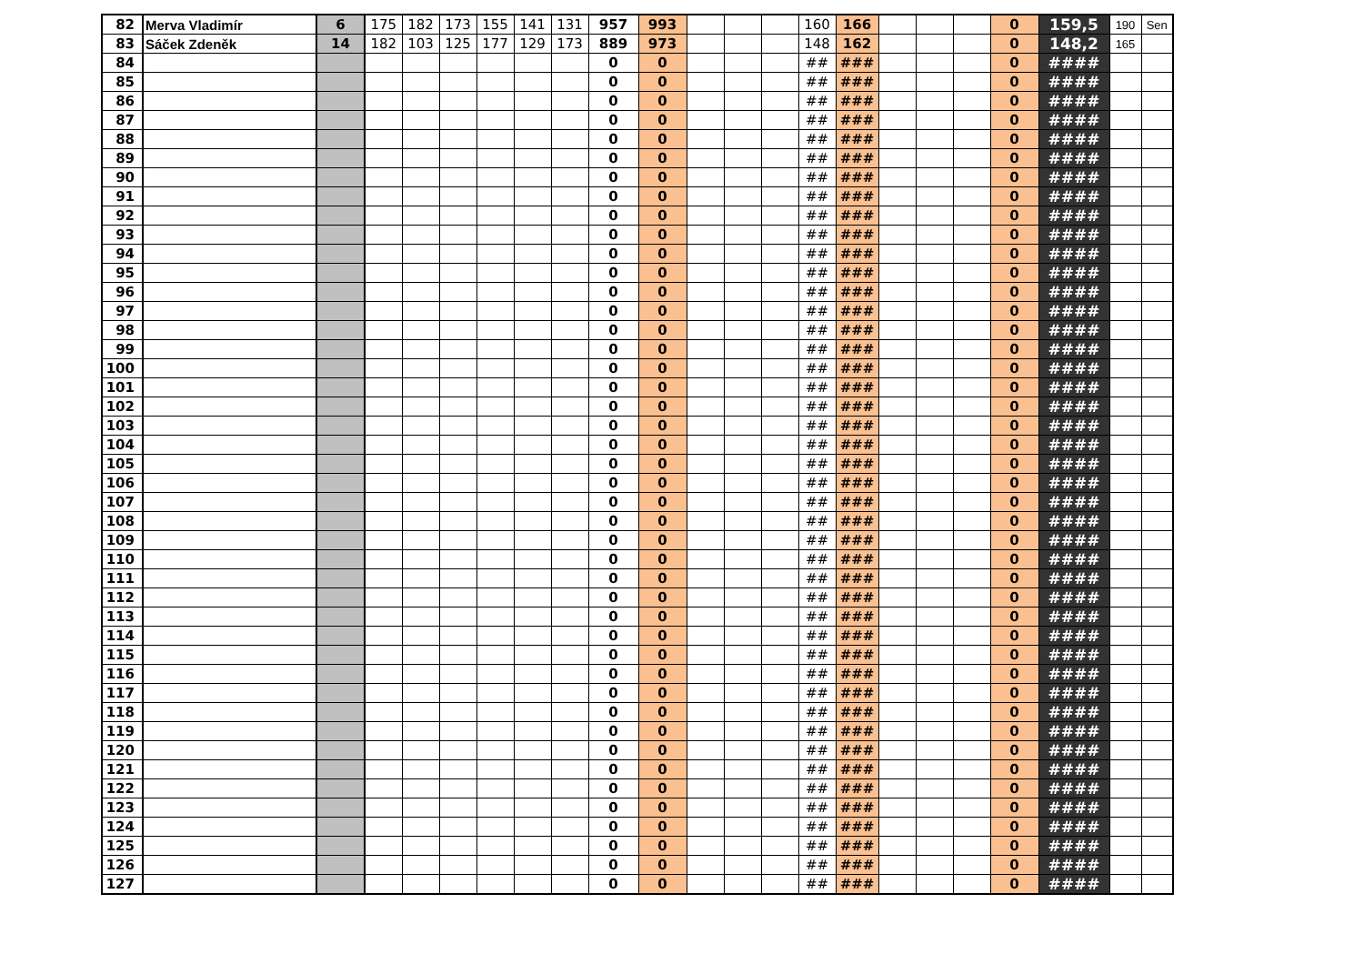| 82 | Merva Vladimír | 6 | 175 | 182 | 173 | 155 | 141 | 131 | 957 | 993 | | | | 160 | 166 | | | | 0 | 159,5 | 190 | Sen |
| 83 | Sáček Zdeněk | 14 | 182 | 103 | 125 | 177 | 129 | 173 | 889 | 973 | | | | 148 | 162 | | | | 0 | 148,2 | 165 | |
| 84 | | | | | | | | | 0 | 0 | | | | ## | ### | | | | 0 | #### | | |
| 85 | | | | | | | | | 0 | 0 | | | | ## | ### | | | | 0 | #### | | |
| 86 | | | | | | | | | 0 | 0 | | | | ## | ### | | | | 0 | #### | | |
| 87 | | | | | | | | | 0 | 0 | | | | ## | ### | | | | 0 | #### | | |
| 88 | | | | | | | | | 0 | 0 | | | | ## | ### | | | | 0 | #### | | |
| 89 | | | | | | | | | 0 | 0 | | | | ## | ### | | | | 0 | #### | | |
| 90 | | | | | | | | | 0 | 0 | | | | ## | ### | | | | 0 | #### | | |
| 91 | | | | | | | | | 0 | 0 | | | | ## | ### | | | | 0 | #### | | |
| 92 | | | | | | | | | 0 | 0 | | | | ## | ### | | | | 0 | #### | | |
| 93 | | | | | | | | | 0 | 0 | | | | ## | ### | | | | 0 | #### | | |
| 94 | | | | | | | | | 0 | 0 | | | | ## | ### | | | | 0 | #### | | |
| 95 | | | | | | | | | 0 | 0 | | | | ## | ### | | | | 0 | #### | | |
| 96 | | | | | | | | | 0 | 0 | | | | ## | ### | | | | 0 | #### | | |
| 97 | | | | | | | | | 0 | 0 | | | | ## | ### | | | | 0 | #### | | |
| 98 | | | | | | | | | 0 | 0 | | | | ## | ### | | | | 0 | #### | | |
| 99 | | | | | | | | | 0 | 0 | | | | ## | ### | | | | 0 | #### | | |
| 100 | | | | | | | | | 0 | 0 | | | | ## | ### | | | | 0 | #### | | |
| 101 | | | | | | | | | 0 | 0 | | | | ## | ### | | | | 0 | #### | | |
| 102 | | | | | | | | | 0 | 0 | | | | ## | ### | | | | 0 | #### | | |
| 103 | | | | | | | | | 0 | 0 | | | | ## | ### | | | | 0 | #### | | |
| 104 | | | | | | | | | 0 | 0 | | | | ## | ### | | | | 0 | #### | | |
| 105 | | | | | | | | | 0 | 0 | | | | ## | ### | | | | 0 | #### | | |
| 106 | | | | | | | | | 0 | 0 | | | | ## | ### | | | | 0 | #### | | |
| 107 | | | | | | | | | 0 | 0 | | | | ## | ### | | | | 0 | #### | | |
| 108 | | | | | | | | | 0 | 0 | | | | ## | ### | | | | 0 | #### | | |
| 109 | | | | | | | | | 0 | 0 | | | | ## | ### | | | | 0 | #### | | |
| 110 | | | | | | | | | 0 | 0 | | | | ## | ### | | | | 0 | #### | | |
| 111 | | | | | | | | | 0 | 0 | | | | ## | ### | | | | 0 | #### | | |
| 112 | | | | | | | | | 0 | 0 | | | | ## | ### | | | | 0 | #### | | |
| 113 | | | | | | | | | 0 | 0 | | | | ## | ### | | | | 0 | #### | | |
| 114 | | | | | | | | | 0 | 0 | | | | ## | ### | | | | 0 | #### | | |
| 115 | | | | | | | | | 0 | 0 | | | | ## | ### | | | | 0 | #### | | |
| 116 | | | | | | | | | 0 | 0 | | | | ## | ### | | | | 0 | #### | | |
| 117 | | | | | | | | | 0 | 0 | | | | ## | ### | | | | 0 | #### | | |
| 118 | | | | | | | | | 0 | 0 | | | | ## | ### | | | | 0 | #### | | |
| 119 | | | | | | | | | 0 | 0 | | | | ## | ### | | | | 0 | #### | | |
| 120 | | | | | | | | | 0 | 0 | | | | ## | ### | | | | 0 | #### | | |
| 121 | | | | | | | | | 0 | 0 | | | | ## | ### | | | | 0 | #### | | |
| 122 | | | | | | | | | 0 | 0 | | | | ## | ### | | | | 0 | #### | | |
| 123 | | | | | | | | | 0 | 0 | | | | ## | ### | | | | 0 | #### | | |
| 124 | | | | | | | | | 0 | 0 | | | | ## | ### | | | | 0 | #### | | |
| 125 | | | | | | | | | 0 | 0 | | | | ## | ### | | | | 0 | #### | | |
| 126 | | | | | | | | | 0 | 0 | | | | ## | ### | | | | 0 | #### | | |
| 127 | | | | | | | | | 0 | 0 | | | | ## | ### | | | | 0 | #### | | |